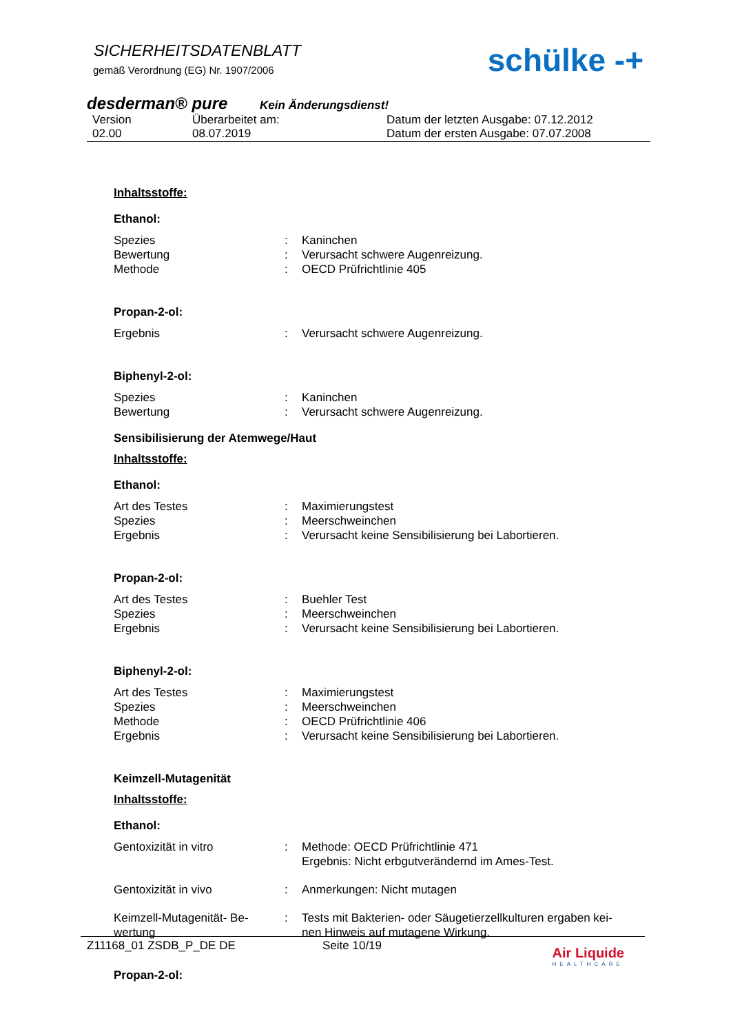SICHERHEITSDATENBLATT
gemäß Verordnung (EG) Nr. 1907/2006
schülke -+
desderman® pure Kein Änderungsdienst!
Version
02.00
Überarbeitet am:
08.07.2019
Datum der letzten Ausgabe: 07.12.2012
Datum der ersten Ausgabe: 07.07.2008
Inhaltsstoffe:
Ethanol:
Spezies
:
Kaninchen
Bewertung
:
Verursacht schwere Augenreizung.
Methode
:
OECD Prüfrichtlinie 405
Propan-2-ol:
Ergebnis
:
Verursacht schwere Augenreizung.
Biphenyl-2-ol:
Spezies
:
Kaninchen
Bewertung
:
Verursacht schwere Augenreizung.
Sensibilisierung der Atemwege/Haut
Inhaltsstoffe:
Ethanol:
Art des Testes
:
Maximierungstest
Spezies
:
Meerschweinchen
Ergebnis
:
Verursacht keine Sensibilisierung bei Labortieren.
Propan-2-ol:
Art des Testes
:
Buehler Test
Spezies
:
Meerschweinchen
Ergebnis
:
Verursacht keine Sensibilisierung bei Labortieren.
Biphenyl-2-ol:
Art des Testes
:
Maximierungstest
Spezies
:
Meerschweinchen
Methode
:
OECD Prüfrichtlinie 406
Ergebnis
:
Verursacht keine Sensibilisierung bei Labortieren.
Keimzell-Mutagenität
Inhaltsstoffe:
Ethanol:
Gentoxizität in vitro
:
Methode: OECD Prüfrichtlinie 471
Ergebnis: Nicht erbgutverändernd im Ames-Test.
Gentoxizität in vivo
:
Anmerkungen: Nicht mutagen
Keimzell-Mutagenität- Be-
wertung
:
Tests mit Bakterien- oder Säugetierzellkulturen ergaben kei-
nen Hinweis auf mutagene Wirkung.
Propan-2-ol:
Z11168_01 ZSDB_P_DE DE Seite 10/19
Air Liquide
HEALTHCARE